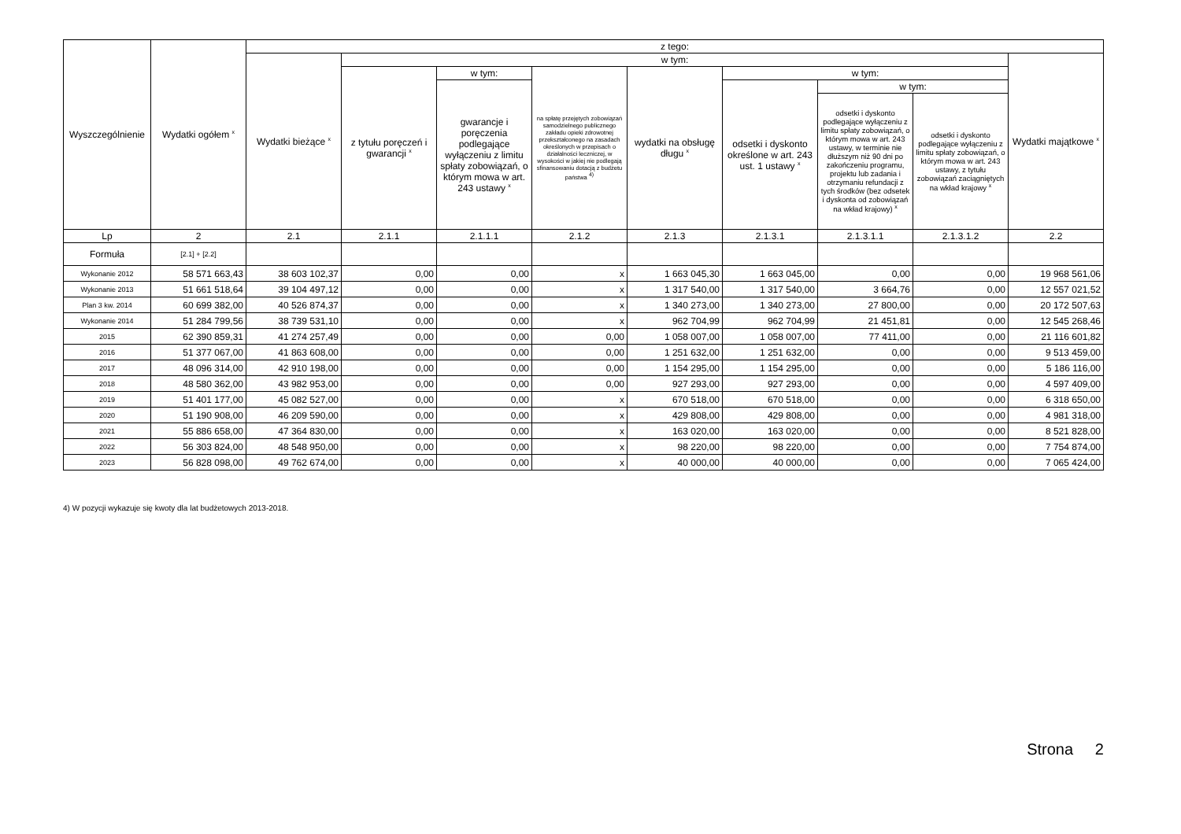| Wyszczególnienie | Wydatki ogółem <sup>x</sup> | z tego: | | | | | | | | |
| --- | --- | --- | --- | --- | --- | --- | --- | --- | --- | --- |
| | | Wydatki bieżące <sup>x</sup> | w tym: | | | | | | | Wydatki majątkowe <sup>x</sup> |
| | | | z tytułu poręczeń i gwarancji <sup>x</sup> | w tym: | na spłatę przejętych zobowiązań samodzielnego publicznego zakładu opieki zdrowotnej przekształconego na zasadach określonych w przepisach o działalności leczniczej, w wysokości w jakiej nie podlegają sfinansowaniu dotacją z budżetu państwa <sup>4)</sup> | wydatki na obsługę długu <sup>x</sup> | w tym: | | | |
| | | | | gwarancje i poręczenia podlegające wyłączeniu z limitu spłaty zobowiązań, o którym mowa w art. 243 ustawy <sup>x</sup> | | | odsetki i dyskonto określone w art. 243 ust. 1 ustawy <sup>x</sup> | w tym: | | |
| | | | | | | | | odsetki i dyskonto podlegające wyłączeniu z limitu spłaty zobowiązań, o którym mowa w art. 243 ustawy, w terminie nie dłuższym niż 90 dni po zakończeniu programu, projektu lub zadania i otrzymaniu refundacji z tych środków (bez odsetek i dyskonta od zobowiązań na wkład krajowy) <sup>x</sup> | odsetki i dyskonto podlegające wyłączeniu z limitu spłaty zobowiązań, o którym mowa w art. 243 ustawy, z tytułu zobowiązań zaciągniętych na wkład krajowy <sup>x</sup> | |
| Lp | 2 | 2.1 | 2.1.1 | 2.1.1.1 | 2.1.2 | 2.1.3 | 2.1.3.1 | 2.1.3.1.1 | 2.1.3.1.2 | 2.2 |
| Formuła | [2.1] + [2.2] | | | | | | | | | |
| Wykonanie 2012 | 58 571 663,43 | 38 603 102,37 | 0,00 | 0,00 | x | 1 663 045,30 | 1 663 045,00 | 0,00 | 0,00 | 19 968 561,06 |
| Wykonanie 2013 | 51 661 518,64 | 39 104 497,12 | 0,00 | 0,00 | x | 1 317 540,00 | 1 317 540,00 | 3 664,76 | 0,00 | 12 557 021,52 |
| Plan 3 kw. 2014 | 60 699 382,00 | 40 526 874,37 | 0,00 | 0,00 | x | 1 340 273,00 | 1 340 273,00 | 27 800,00 | 0,00 | 20 172 507,63 |
| Wykonanie 2014 | 51 284 799,56 | 38 739 531,10 | 0,00 | 0,00 | x | 962 704,99 | 962 704,99 | 21 451,81 | 0,00 | 12 545 268,46 |
| 2015 | 62 390 859,31 | 41 274 257,49 | 0,00 | 0,00 | 0,00 | 1 058 007,00 | 1 058 007,00 | 77 411,00 | 0,00 | 21 116 601,82 |
| 2016 | 51 377 067,00 | 41 863 608,00 | 0,00 | 0,00 | 0,00 | 1 251 632,00 | 1 251 632,00 | 0,00 | 0,00 | 9 513 459,00 |
| 2017 | 48 096 314,00 | 42 910 198,00 | 0,00 | 0,00 | 0,00 | 1 154 295,00 | 1 154 295,00 | 0,00 | 0,00 | 5 186 116,00 |
| 2018 | 48 580 362,00 | 43 982 953,00 | 0,00 | 0,00 | 0,00 | 927 293,00 | 927 293,00 | 0,00 | 0,00 | 4 597 409,00 |
| 2019 | 51 401 177,00 | 45 082 527,00 | 0,00 | 0,00 | x | 670 518,00 | 670 518,00 | 0,00 | 0,00 | 6 318 650,00 |
| 2020 | 51 190 908,00 | 46 209 590,00 | 0,00 | 0,00 | x | 429 808,00 | 429 808,00 | 0,00 | 0,00 | 4 981 318,00 |
| 2021 | 55 886 658,00 | 47 364 830,00 | 0,00 | 0,00 | x | 163 020,00 | 163 020,00 | 0,00 | 0,00 | 8 521 828,00 |
| 2022 | 56 303 824,00 | 48 548 950,00 | 0,00 | 0,00 | x | 98 220,00 | 98 220,00 | 0,00 | 0,00 | 7 754 874,00 |
| 2023 | 56 828 098,00 | 49 762 674,00 | 0,00 | 0,00 | x | 40 000,00 | 40 000,00 | 0,00 | 0,00 | 7 065 424,00 |
4) W pozycji wykazuje się kwoty dla lat budżetowych 2013-2018.
Strona 2